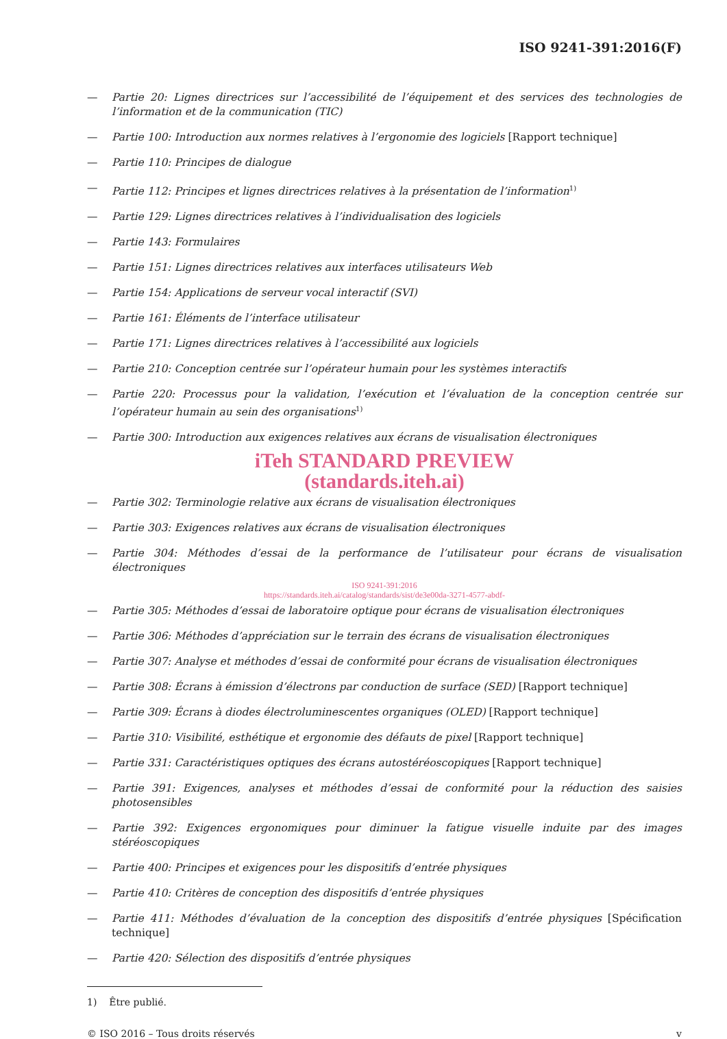ISO 9241-391:2016(F)
— Partie 20: Lignes directrices sur l’accessibilité de l’équipement et des services des technologies de l’information et de la communication (TIC)
— Partie 100: Introduction aux normes relatives à l’ergonomie des logiciels [Rapport technique]
— Partie 110: Principes de dialogue
— Partie 112: Principes et lignes directrices relatives à la présentation de l’information<sup>1)</sup>
— Partie 129: Lignes directrices relatives à l’individualisation des logiciels
— Partie 143: Formulaires
— Partie 151: Lignes directrices relatives aux interfaces utilisateurs Web
— Partie 154: Applications de serveur vocal interactif (SVI)
— Partie 161: Éléments de l’interface utilisateur
— Partie 171: Lignes directrices relatives à l’accessibilité aux logiciels
— Partie 210: Conception centrée sur l’opérateur humain pour les systèmes interactifs
— Partie 220: Processus pour la validation, l’exécution et l’évaluation de la conception centrée sur l’opérateur humain au sein des organisations<sup>1)</sup>
— Partie 300: Introduction aux exigences relatives aux écrans de visualisation électroniques
iTeh STANDARD PREVIEW
(standards.iteh.ai)
— Partie 302: Terminologie relative aux écrans de visualisation électroniques
— Partie 303: Exigences relatives aux écrans de visualisation électroniques
— Partie 304: Méthodes d’essai de la performance de l’utilisateur pour écrans de visualisation électroniques
ISO 9241-391:2016
https://standards.iteh.ai/catalog/standards/sist/de3e00da-3271-4577-abdf-
— Partie 305: Méthodes d’essai de laboratoire optique pour écrans de visualisation électroniques
— Partie 306: Méthodes d’appréciation sur le terrain des écrans de visualisation électroniques
— Partie 307: Analyse et méthodes d’essai de conformité pour écrans de visualisation électroniques
— Partie 308: Écrans à émission d’électrons par conduction de surface (SED) [Rapport technique]
— Partie 309: Écrans à diodes électroluminescentes organiques (OLED) [Rapport technique]
— Partie 310: Visibilité, esthétique et ergonomie des défauts de pixel [Rapport technique]
— Partie 331: Caractéristiques optiques des écrans autostéréoscopiques [Rapport technique]
— Partie 391: Exigences, analyses et méthodes d’essai de conformité pour la réduction des saisies photosensibles
— Partie 392: Exigences ergonomiques pour diminuer la fatigue visuelle induite par des images stéréoscopiques
— Partie 400: Principes et exigences pour les dispositifs d’entrée physiques
— Partie 410: Critères de conception des dispositifs d’entrée physiques
— Partie 411: Méthodes d’évaluation de la conception des dispositifs d’entrée physiques [Spécification technique]
— Partie 420: Sélection des dispositifs d’entrée physiques
1) Être publié.
© ISO 2016 – Tous droits réservés v